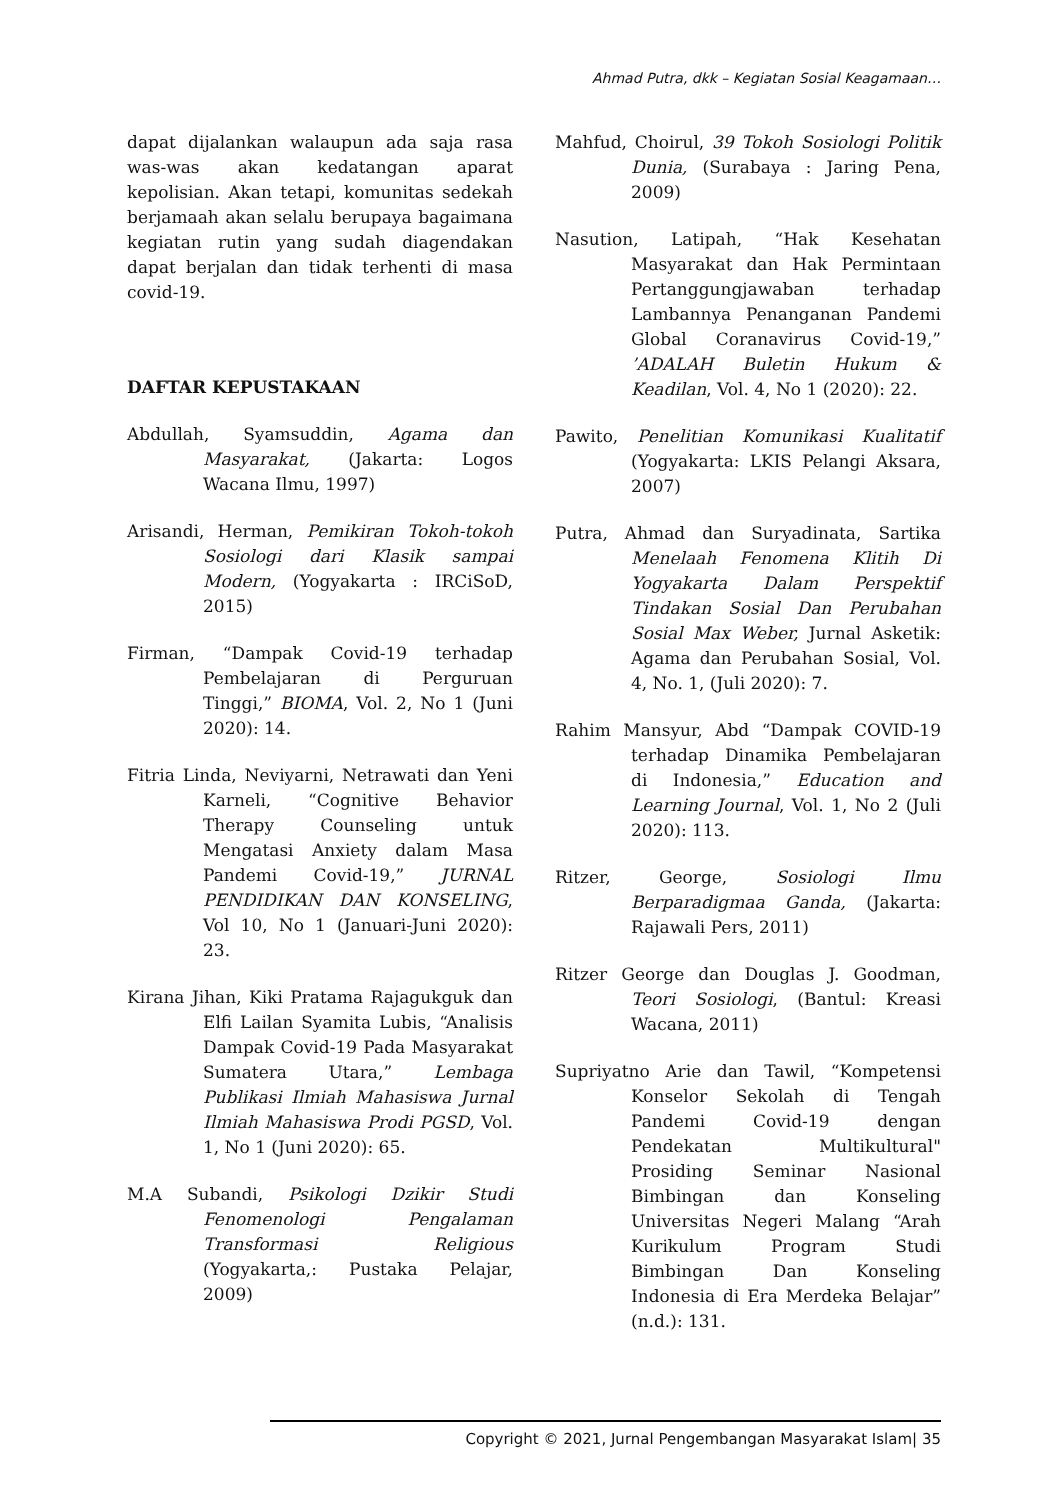Ahmad Putra, dkk – Kegiatan Sosial Keagamaan…
dapat dijalankan walaupun ada saja rasa was-was akan kedatangan aparat kepolisian. Akan tetapi, komunitas sedekah berjamaah akan selalu berupaya bagaimana kegiatan rutin yang sudah diagendakan dapat berjalan dan tidak terhenti di masa covid-19.
DAFTAR KEPUSTAKAAN
Abdullah, Syamsuddin, Agama dan Masyarakat, (Jakarta: Logos Wacana Ilmu, 1997)
Arisandi, Herman, Pemikiran Tokoh-tokoh Sosiologi dari Klasik sampai Modern, (Yogyakarta : IRCiSoD, 2015)
Firman, “Dampak Covid-19 terhadap Pembelajaran di Perguruan Tinggi,” BIOMA, Vol. 2, No 1 (Juni 2020): 14.
Fitria Linda, Neviyarni, Netrawati dan Yeni Karneli, “Cognitive Behavior Therapy Counseling untuk Mengatasi Anxiety dalam Masa Pandemi Covid-19,” JURNAL PENDIDIKAN DAN KONSELING, Vol 10, No 1 (Januari-Juni 2020): 23.
Kirana Jihan, Kiki Pratama Rajagukguk dan Elfi Lailan Syamita Lubis, “Analisis Dampak Covid-19 Pada Masyarakat Sumatera Utara,” Lembaga Publikasi Ilmiah Mahasiswa Jurnal Ilmiah Mahasiswa Prodi PGSD, Vol. 1, No 1 (Juni 2020): 65.
M.A Subandi, Psikologi Dzikir Studi Fenomenologi Pengalaman Transformasi Religious (Yogyakarta,: Pustaka Pelajar, 2009)
Mahfud, Choirul, 39 Tokoh Sosiologi Politik Dunia, (Surabaya : Jaring Pena, 2009)
Nasution, Latipah, “Hak Kesehatan Masyarakat dan Hak Permintaan Pertanggungjawaban terhadap Lambannya Penanganan Pandemi Global Coranavirus Covid-19,” ’ADALAH Buletin Hukum & Keadilan, Vol. 4, No 1 (2020): 22.
Pawito, Penelitian Komunikasi Kualitatif (Yogyakarta: LKIS Pelangi Aksara, 2007)
Putra, Ahmad dan Suryadinata, Sartika Menelaah Fenomena Klitih Di Yogyakarta Dalam Perspektif Tindakan Sosial Dan Perubahan Sosial Max Weber, Jurnal Asketik: Agama dan Perubahan Sosial, Vol. 4, No. 1, (Juli 2020): 7.
Rahim Mansyur, Abd “Dampak COVID-19 terhadap Dinamika Pembelajaran di Indonesia,” Education and Learning Journal, Vol. 1, No 2 (Juli 2020): 113.
Ritzer, George, Sosiologi Ilmu Berparadigmaa Ganda, (Jakarta: Rajawali Pers, 2011)
Ritzer George dan Douglas J. Goodman, Teori Sosiologi, (Bantul: Kreasi Wacana, 2011)
Supriyatno Arie dan Tawil, “Kompetensi Konselor Sekolah di Tengah Pandemi Covid-19 dengan Pendekatan Multikultural" Prosiding Seminar Nasional Bimbingan dan Konseling Universitas Negeri Malang “Arah Kurikulum Program Studi Bimbingan Dan Konseling Indonesia di Era Merdeka Belajar” (n.d.): 131.
Copyright © 2021, Jurnal Pengembangan Masyarakat Islam| 35